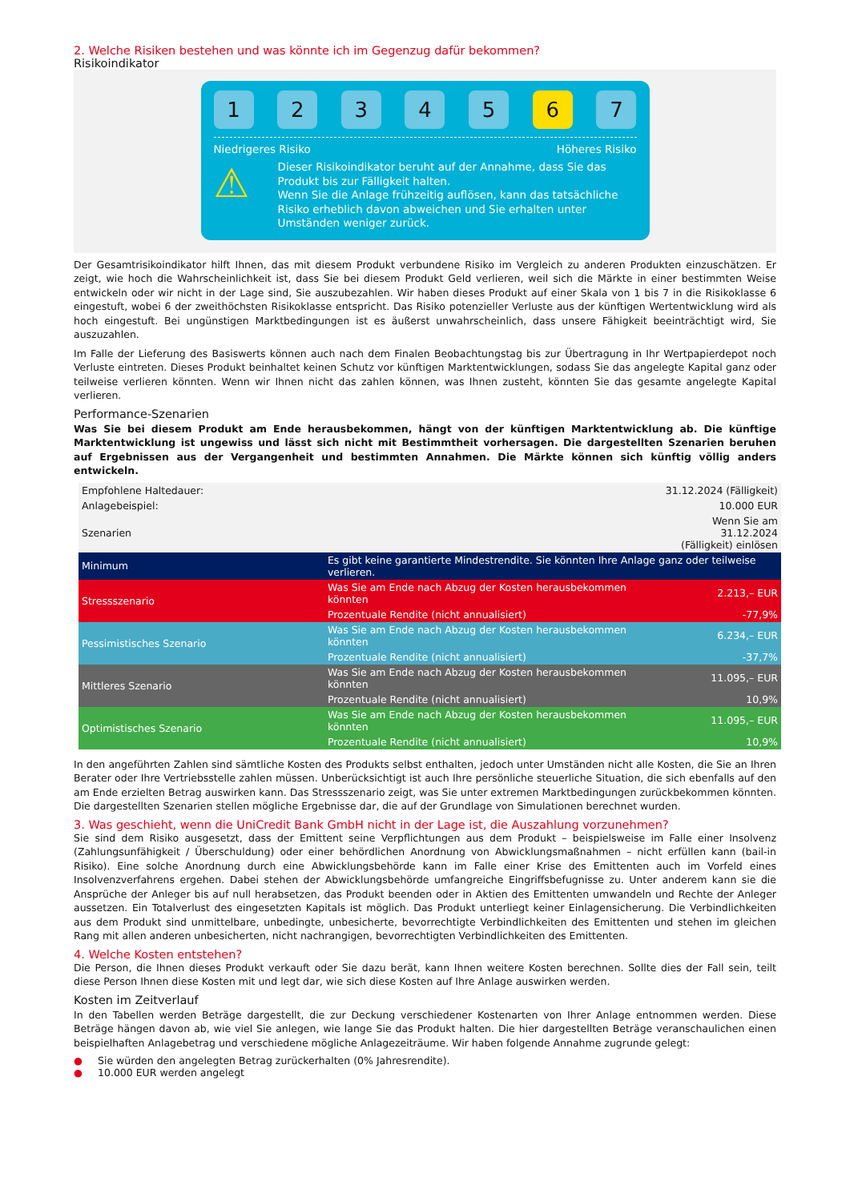2. Welche Risiken bestehen und was könnte ich im Gegenzug dafür bekommen?
Risikoindikator
1 2 3 4 5 6 7
Niedrigeres Risiko Höheres Risiko
⚠
Dieser Risikoindikator beruht auf der Annahme, dass Sie das Produkt bis zur Fälligkeit halten.
Wenn Sie die Anlage frühzeitig auflösen, kann das tatsächliche Risiko erheblich davon abweichen und Sie erhalten unter Umständen weniger zurück.
Der Gesamtrisikoindikator hilft Ihnen, das mit diesem Produkt verbundene Risiko im Vergleich zu anderen Produkten einzuschätzen. Er zeigt, wie hoch die Wahrscheinlichkeit ist, dass Sie bei diesem Produkt Geld verlieren, weil sich die Märkte in einer bestimmten Weise entwickeln oder wir nicht in der Lage sind, Sie auszubezahlen. Wir haben dieses Produkt auf einer Skala von 1 bis 7 in die Risikoklasse 6 eingestuft, wobei 6 der zweithöchsten Risikoklasse entspricht. Das Risiko potenzieller Verluste aus der künftigen Wertentwicklung wird als hoch eingestuft. Bei ungünstigen Marktbedingungen ist es äußerst unwahrscheinlich, dass unsere Fähigkeit beeinträchtigt wird, Sie auszuzahlen.
Im Falle der Lieferung des Basiswerts können auch nach dem Finalen Beobachtungstag bis zur Übertragung in Ihr Wertpapierdepot noch Verluste eintreten. Dieses Produkt beinhaltet keinen Schutz vor künftigen Marktentwicklungen, sodass Sie das angelegte Kapital ganz oder teilweise verlieren könnten. Wenn wir Ihnen nicht das zahlen können, was Ihnen zusteht, könnten Sie das gesamte angelegte Kapital verlieren.
Performance-Szenarien
Was Sie bei diesem Produkt am Ende herausbekommen, hängt von der künftigen Marktentwicklung ab. Die künftige Marktentwicklung ist ungewiss und lässt sich nicht mit Bestimmtheit vorhersagen. Die dargestellten Szenarien beruhen auf Ergebnissen aus der Vergangenheit und bestimmten Annahmen. Die Märkte können sich künftig völlig anders entwickeln.
| Empfohlene Haltedauer: | | 31.12.2024 (Fälligkeit) |
| Anlagebeispiel: | | 10.000 EUR |
| Szenarien | | Wenn Sie am 31.12.2024 (Fälligkeit) einlösen |
| Minimum | Es gibt keine garantierte Mindestrendite. Sie könnten Ihre Anlage ganz oder teilweise verlieren. | |
| Stressszenario | Was Sie am Ende nach Abzug der Kosten herausbekommen könnten | 2.213,– EUR |
| | Prozentuale Rendite (nicht annualisiert) | -77,9% |
| Pessimistisches Szenario | Was Sie am Ende nach Abzug der Kosten herausbekommen könnten | 6.234,– EUR |
| | Prozentuale Rendite (nicht annualisiert) | -37,7% |
| Mittleres Szenario | Was Sie am Ende nach Abzug der Kosten herausbekommen könnten | 11.095,– EUR |
| | Prozentuale Rendite (nicht annualisiert) | 10,9% |
| Optimistisches Szenario | Was Sie am Ende nach Abzug der Kosten herausbekommen könnten | 11.095,– EUR |
| | Prozentuale Rendite (nicht annualisiert) | 10,9% |
In den angeführten Zahlen sind sämtliche Kosten des Produkts selbst enthalten, jedoch unter Umständen nicht alle Kosten, die Sie an Ihren Berater oder Ihre Vertriebsstelle zahlen müssen. Unberücksichtigt ist auch Ihre persönliche steuerliche Situation, die sich ebenfalls auf den am Ende erzielten Betrag auswirken kann. Das Stressszenario zeigt, was Sie unter extremen Marktbedingungen zurückbekommen könnten. Die dargestellten Szenarien stellen mögliche Ergebnisse dar, die auf der Grundlage von Simulationen berechnet wurden.
3. Was geschieht, wenn die UniCredit Bank GmbH nicht in der Lage ist, die Auszahlung vorzunehmen?
Sie sind dem Risiko ausgesetzt, dass der Emittent seine Verpflichtungen aus dem Produkt – beispielsweise im Falle einer Insolvenz (Zahlungsunfähigkeit / Überschuldung) oder einer behördlichen Anordnung von Abwicklungsmaßnahmen – nicht erfüllen kann (bail-in Risiko). Eine solche Anordnung durch eine Abwicklungsbehörde kann im Falle einer Krise des Emittenten auch im Vorfeld eines Insolvenzverfahrens ergehen. Dabei stehen der Abwicklungsbehörde umfangreiche Eingriffsbefugnisse zu. Unter anderem kann sie die Ansprüche der Anleger bis auf null herabsetzen, das Produkt beenden oder in Aktien des Emittenten umwandeln und Rechte der Anleger aussetzen. Ein Totalverlust des eingesetzten Kapitals ist möglich. Das Produkt unterliegt keiner Einlagensicherung. Die Verbindlichkeiten aus dem Produkt sind unmittelbare, unbedingte, unbesicherte, bevorrechtigte Verbindlichkeiten des Emittenten und stehen im gleichen Rang mit allen anderen unbesicherten, nicht nachrangigen, bevorrechtigten Verbindlichkeiten des Emittenten.
4. Welche Kosten entstehen?
Die Person, die Ihnen dieses Produkt verkauft oder Sie dazu berät, kann Ihnen weitere Kosten berechnen. Sollte dies der Fall sein, teilt diese Person Ihnen diese Kosten mit und legt dar, wie sich diese Kosten auf Ihre Anlage auswirken werden.
Kosten im Zeitverlauf
In den Tabellen werden Beträge dargestellt, die zur Deckung verschiedener Kostenarten von Ihrer Anlage entnommen werden. Diese Beträge hängen davon ab, wie viel Sie anlegen, wie lange Sie das Produkt halten. Die hier dargestellten Beträge veranschaulichen einen beispielhaften Anlagebetrag und verschiedene mögliche Anlagezeiträume. Wir haben folgende Annahme zugrunde gelegt:
● Sie würden den angelegten Betrag zurückerhalten (0% Jahresrendite).
● 10.000 EUR werden angelegt